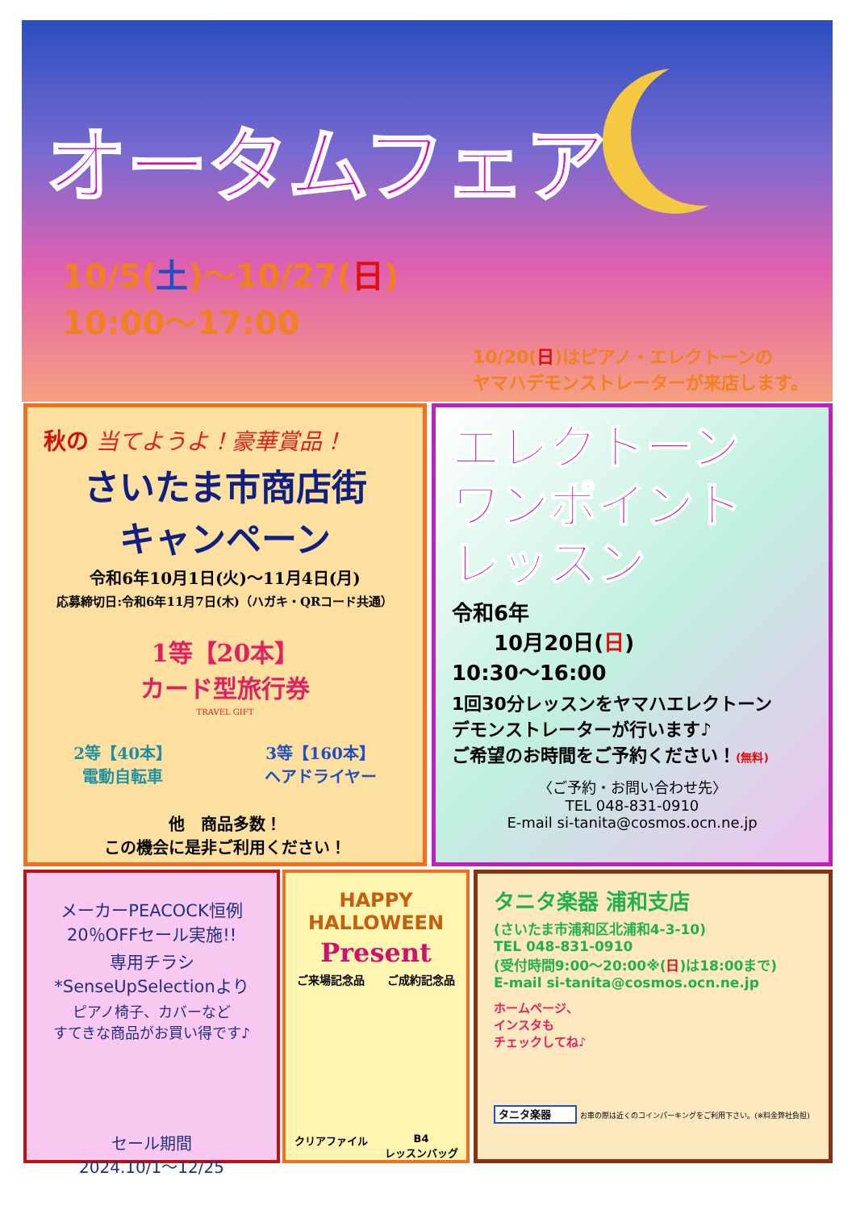オータムフェア
10/5(土)～10/27(日)
10:00～17:00
10/20(日)はピアノ・エレクトーンの
ヤマハデモンストレーターが来店します。
秋の 当てようよ！豪華賞品！
さいたま市商店街
キャンペーン
令和6年10月1日(火)～11月4日(月)
応募締切日:令和6年11月7日(木)（ハガキ・QRコード共通）
1等【20本】
カード型旅行券
TRAVEL GIFT
2等【40本】
電動自転車
3等【160本】
ヘアドライヤー
他　商品多数！
この機会に是非ご利用ください！
エレクトーン
ワンポイント
レッスン
令和6年
　　10月20日(日)
10:30～16:00
1回30分レッスンをヤマハエレクトーン
デモンストレーターが行います♪
ご希望のお時間をご予約ください！(無料)
〈ご予約・お問い合わせ先〉
TEL 048-831-0910
E-mail si-tanita@cosmos.ocn.ne.jp
メーカーPEACOCK恒例
20％OFFセール実施!!
専用チラシ
*SenseUpSelectionより
ピアノ椅子、カバーなど
すてきな商品がお買い得です♪
セール期間
2024.10/1～12/25
HAPPY HALLOWEEN
Present
ご来場記念品 ご成約記念品
クリアファイル B4
レッスンバッグ
タニタ楽器 浦和支店
(さいたま市浦和区北浦和4-3-10)
TEL 048-831-0910
(受付時間9:00～20:00※(日)は18:00まで)
E-mail si-tanita@cosmos.ocn.ne.jp
ホームページ、
インスタも
チェックしてね♪
タニタ楽器 お車の際は近くのコインパーキングをご利用下さい。(※料金弊社負担)